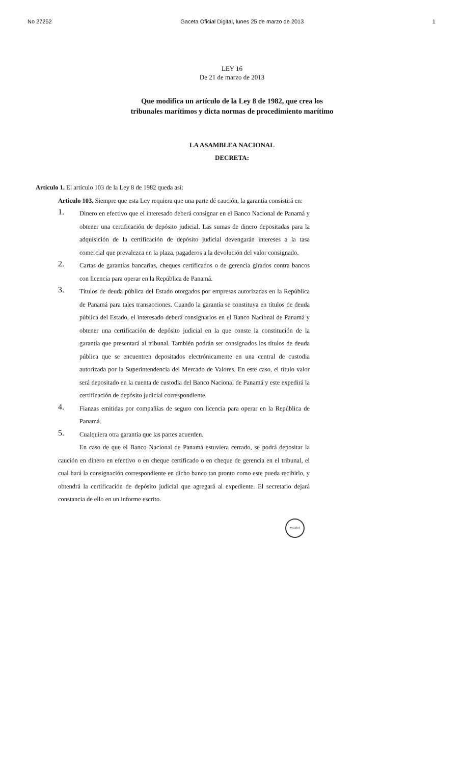No 27252 Gaceta Oficial Digital, lunes 25 de marzo de 2013 1
LEY 16
De 21 de marzo de 2013
Que modifica un artículo de la Ley 8 de 1982, que crea los
tribunales marítimos y dicta normas de procedimiento marítimo
LA ASAMBLEA NACIONAL
DECRETA:
Artículo 1. El artículo 103 de la Ley 8 de 1982 queda así:
Artículo 103. Siempre que esta Ley requiera que una parte dé caución, la garantía consistirá en:
1.
Dinero en efectivo que el interesado deberá consignar en el Banco Nacional de Panamá y obtener una certificación de depósito judicial. Las sumas de dinero depositadas para la adquisición de la certificación de depósito judicial devengarán intereses a la tasa comercial que prevalezca en la plaza, pagaderos a la devolución del valor consignado.
2.
Cartas de garantías bancarias, cheques certificados o de gerencia girados contra bancos con licencia para operar en la República de Panamá.
3.
Títulos de deuda pública del Estado otorgados por empresas autorizadas en la República de Panamá para tales transacciones. Cuando la garantía se constituya en títulos de deuda pública del Estado, el interesado deberá consignarlos en el Banco Nacional de Panamá y obtener una certificación de depósito judicial en la que conste la constitución de la garantía que presentará al tribunal. También podrán ser consignados los títulos de deuda pública que se encuentren depositados electrónicamente en una central de custodia autorizada por la Superintendencia del Mercado de Valores. En este caso, el título valor será depositado en la cuenta de custodia del Banco Nacional de Panamá y este expedirá la certificación de depósito judicial correspondiente.
4.
Fianzas emitidas por compañías de seguro con licencia para operar en la República de Panamá.
5.
Cualquiera otra garantía que las partes acuerden.
En caso de que el Banco Nacional de Panamá estuviera cerrado, se podrá depositar la caución en dinero en efectivo o en cheque certificado o en cheque de gerencia en el tribunal, el cual hará la consignación correspondiente en dicho banco tan pronto como este pueda recibirlo, y obtendrá la certificación de depósito judicial que agregará al expediente. El secretario dejará constancia de ello en un informe escrito.
PANAMÁ